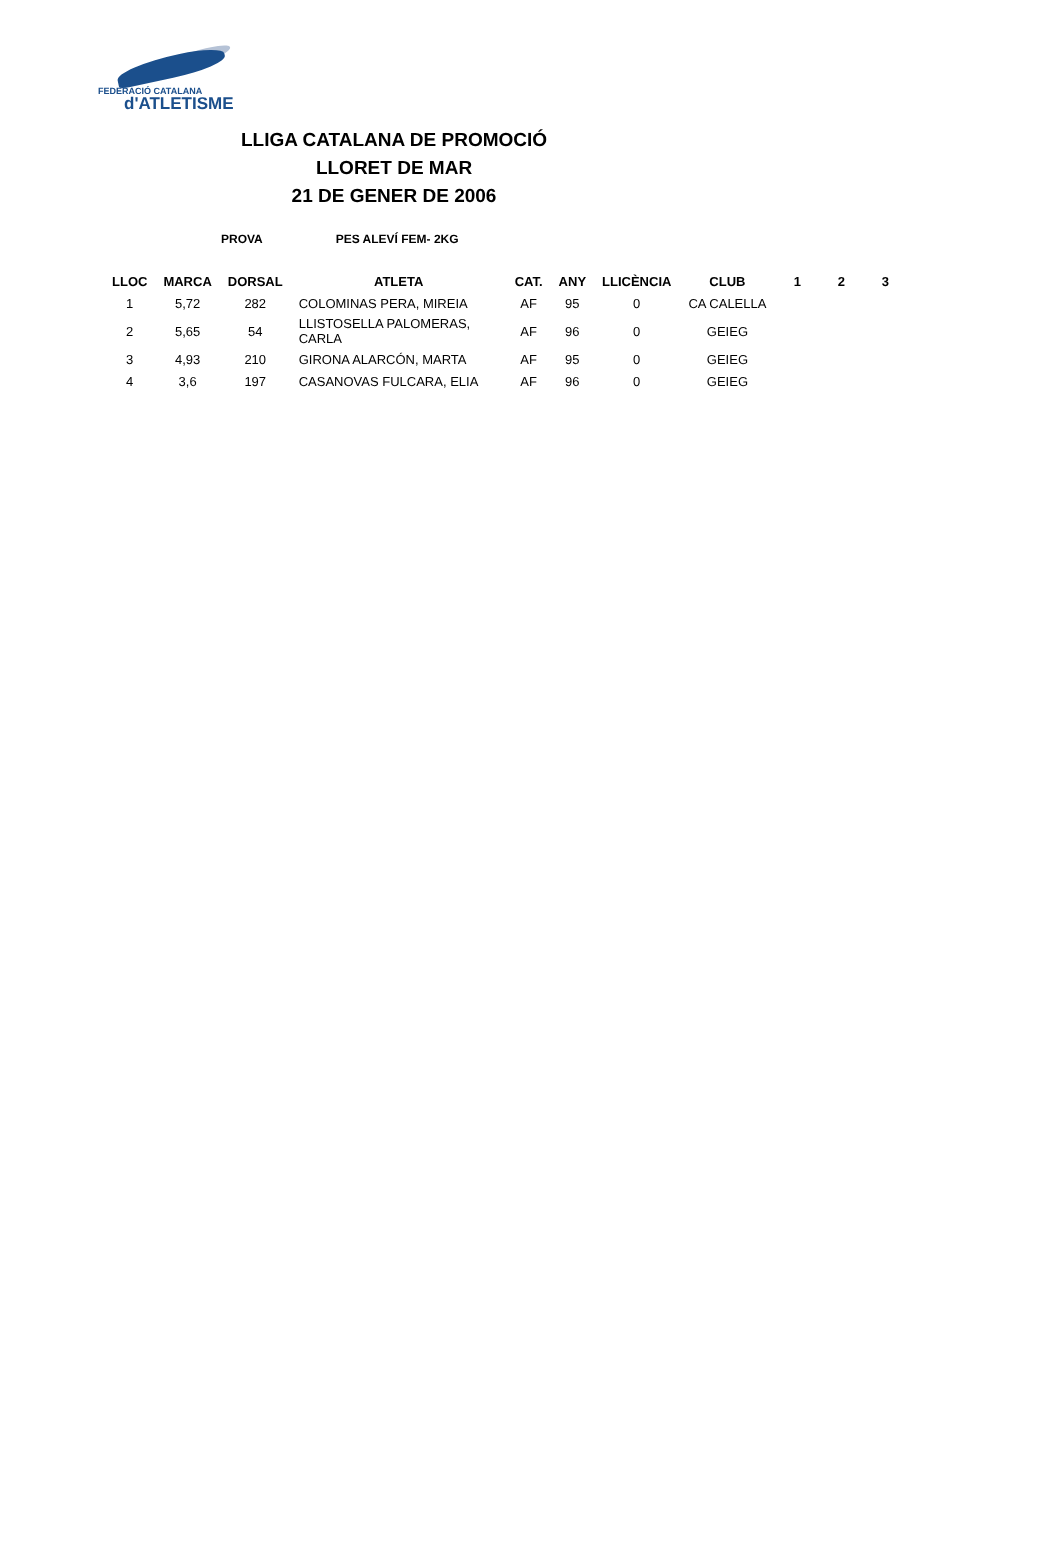FEDERACIÓ CATALANA
d'ATLETISME
LLIGA CATALANA DE PROMOCIÓ
LLORET DE MAR
21 DE GENER DE 2006
PROVA PES ALEVÍ FEM- 2KG
| LLOC | MARCA | DORSAL | ATLETA | CAT. | ANY | LLICÈNCIA | CLUB | 1 | 2 | 3 |
| --- | --- | --- | --- | --- | --- | --- | --- | --- | --- | --- |
| 1 | 5,72 | 282 | COLOMINAS PERA, MIREIA | AF | 95 | 0 | CA CALELLA | | | |
| 2 | 5,65 | 54 | LLISTOSELLA PALOMERAS, CARLA | AF | 96 | 0 | GEIEG | | | |
| 3 | 4,93 | 210 | GIRONA ALARCÓN, MARTA | AF | 95 | 0 | GEIEG | | | |
| 4 | 3,6 | 197 | CASANOVAS FULCARA, ELIA | AF | 96 | 0 | GEIEG | | | |